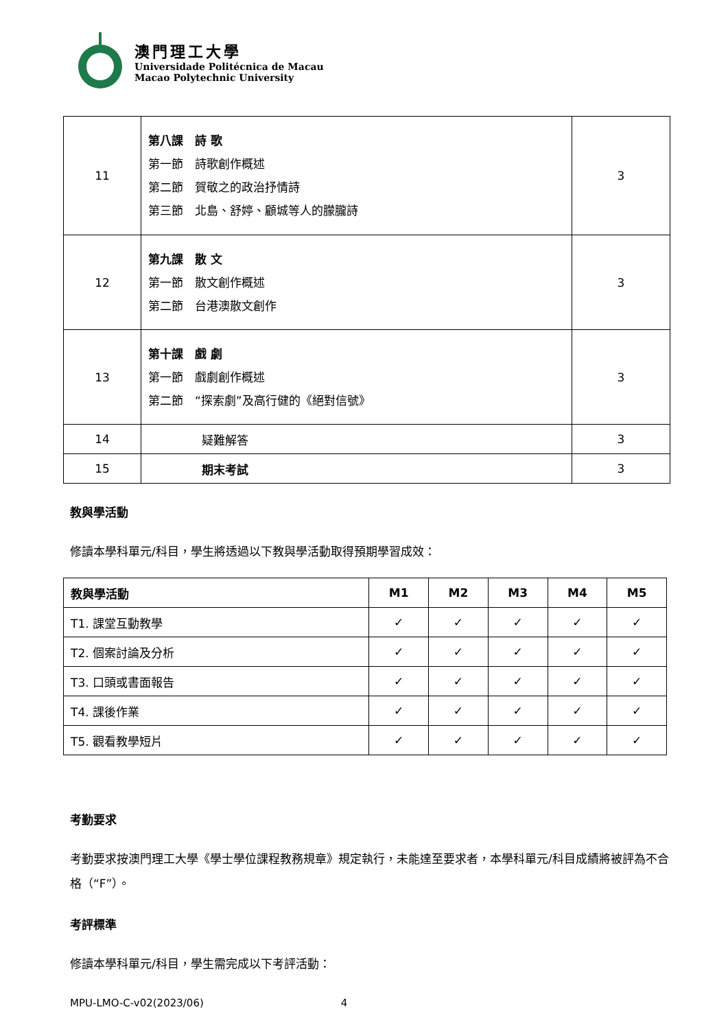澳門理工大學
Universidade Politécnica de Macau
Macao Polytechnic University
| 11 | 第八課 詩 歌 第一節 詩歌創作概述 第二節 賀敬之的政治抒情詩 第三節 北島、舒婷、顧城等人的朦朧詩 | 3 |
| 12 | 第九課 散 文 第一節 散文創作概述 第二節 台港澳散文創作 | 3 |
| 13 | 第十課 戲 劇 第一節 戲劇創作概述 第二節 “探索劇”及高行健的《絕對信號》 | 3 |
| 14 | 疑難解答 | 3 |
| 15 | 期末考試 | 3 |
教與學活動
修讀本學科單元/科目，學生將透過以下教與學活動取得預期學習成效：
| 教與學活動 | M1 | M2 | M3 | M4 | M5 |
| --- | --- | --- | --- | --- | --- |
| T1. 課堂互動教學 | ✓ | ✓ | ✓ | ✓ | ✓ |
| T2. 個案討論及分析 | ✓ | ✓ | ✓ | ✓ | ✓ |
| T3. 口頭或書面報告 | ✓ | ✓ | ✓ | ✓ | ✓ |
| T4. 課後作業 | ✓ | ✓ | ✓ | ✓ | ✓ |
| T5. 觀看教學短片 | ✓ | ✓ | ✓ | ✓ | ✓ |
考勤要求
考勤要求按澳門理工大學《學士學位課程教務規章》規定執行，未能達至要求者，本學科單元/科目成績將被評為不合格（“F”）。
考評標準
修讀本學科單元/科目，學生需完成以下考評活動：
MPU-LMO-C-v02(2023/06) 4